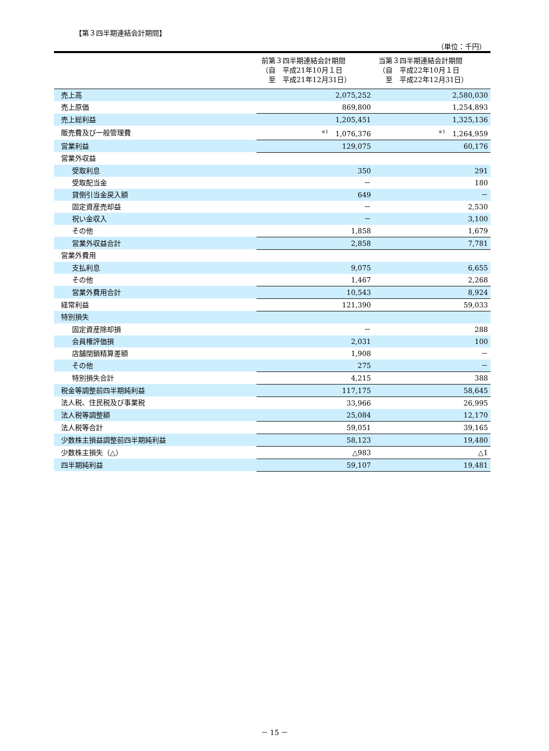【第３四半期連結会計期間】
（単位：千円）
| | 前第３四半期連結会計期間 （自 平成21年10月１日 至 平成21年12月31日） | 当第３四半期連結会計期間 （自 平成22年10月１日 至 平成22年12月31日） |
| --- | --- | --- |
| 売上高 | 2,075,252 | 2,580,030 |
| 売上原価 | 869,800 | 1,254,893 |
| 売上総利益 | 1,205,451 | 1,325,136 |
| 販売費及び一般管理費 | <sup>※1</sup> 1,076,376 | <sup>※1</sup> 1,264,959 |
| 営業利益 | 129,075 | 60,176 |
| 営業外収益 | | |
| 受取利息 | 350 | 291 |
| 受取配当金 | － | 180 |
| 貸倒引当金戻入額 | 649 | － |
| 固定資産売却益 | － | 2,530 |
| 祝い金収入 | － | 3,100 |
| その他 | 1,858 | 1,679 |
| 営業外収益合計 | 2,858 | 7,781 |
| 営業外費用 | | |
| 支払利息 | 9,075 | 6,655 |
| その他 | 1,467 | 2,268 |
| 営業外費用合計 | 10,543 | 8,924 |
| 経常利益 | 121,390 | 59,033 |
| 特別損失 | | |
| 固定資産除却損 | － | 288 |
| 会員権評価損 | 2,031 | 100 |
| 店舗閉鎖精算差額 | 1,908 | － |
| その他 | 275 | － |
| 特別損失合計 | 4,215 | 388 |
| 税金等調整前四半期純利益 | 117,175 | 58,645 |
| 法人税、住民税及び事業税 | 33,966 | 26,995 |
| 法人税等調整額 | 25,084 | 12,170 |
| 法人税等合計 | 59,051 | 39,165 |
| 少数株主損益調整前四半期純利益 | 58,123 | 19,480 |
| 少数株主損失（△） | △983 | △1 |
| 四半期純利益 | 59,107 | 19,481 |
－ 15 －